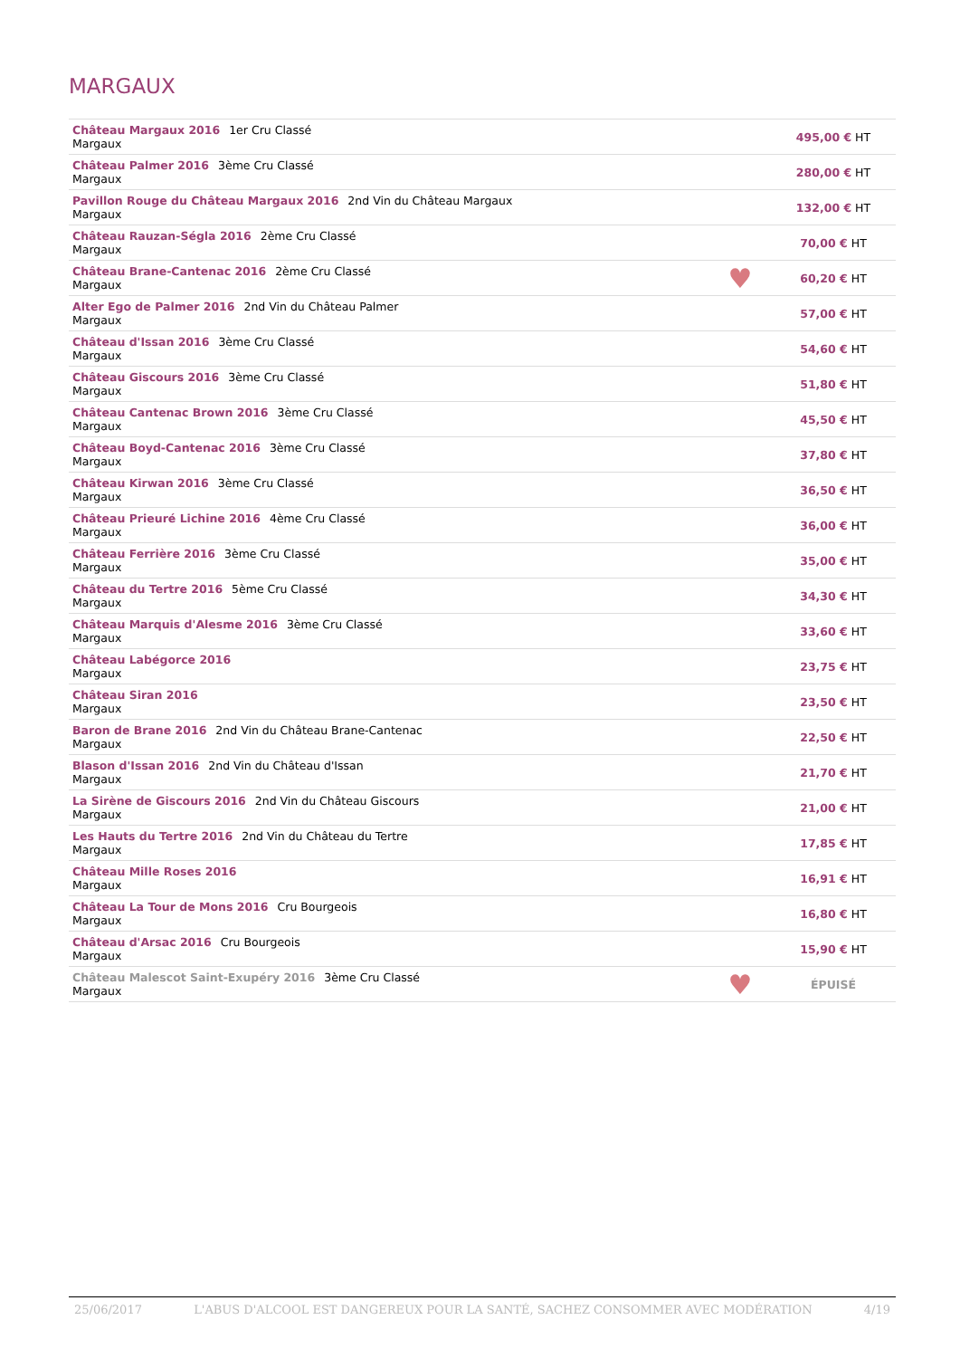MARGAUX
| Château Margaux 2016 1er Cru Classé Margaux | | 495,00 € HT |
| Château Palmer 2016 3ème Cru Classé Margaux | | 280,00 € HT |
| Pavillon Rouge du Château Margaux 2016 2nd Vin du Château Margaux Margaux | | 132,00 € HT |
| Château Rauzan-Ségla 2016 2ème Cru Classé Margaux | | 70,00 € HT |
| Château Brane-Cantenac 2016 2ème Cru Classé Margaux | ♥ | 60,20 € HT |
| Alter Ego de Palmer 2016 2nd Vin du Château Palmer Margaux | | 57,00 € HT |
| Château d'Issan 2016 3ème Cru Classé Margaux | | 54,60 € HT |
| Château Giscours 2016 3ème Cru Classé Margaux | | 51,80 € HT |
| Château Cantenac Brown 2016 3ème Cru Classé Margaux | | 45,50 € HT |
| Château Boyd-Cantenac 2016 3ème Cru Classé Margaux | | 37,80 € HT |
| Château Kirwan 2016 3ème Cru Classé Margaux | | 36,50 € HT |
| Château Prieuré Lichine 2016 4ème Cru Classé Margaux | | 36,00 € HT |
| Château Ferrière 2016 3ème Cru Classé Margaux | | 35,00 € HT |
| Château du Tertre 2016 5ème Cru Classé Margaux | | 34,30 € HT |
| Château Marquis d'Alesme 2016 3ème Cru Classé Margaux | | 33,60 € HT |
| Château Labégorce 2016 Margaux | | 23,75 € HT |
| Château Siran 2016 Margaux | | 23,50 € HT |
| Baron de Brane 2016 2nd Vin du Château Brane-Cantenac Margaux | | 22,50 € HT |
| Blason d'Issan 2016 2nd Vin du Château d'Issan Margaux | | 21,70 € HT |
| La Sirène de Giscours 2016 2nd Vin du Château Giscours Margaux | | 21,00 € HT |
| Les Hauts du Tertre 2016 2nd Vin du Château du Tertre Margaux | | 17,85 € HT |
| Château Mille Roses 2016 Margaux | | 16,91 € HT |
| Château La Tour de Mons 2016 Cru Bourgeois Margaux | | 16,80 € HT |
| Château d'Arsac 2016 Cru Bourgeois Margaux | | 15,90 € HT |
| Château Malescot Saint-Exupéry 2016 3ème Cru Classé Margaux | ♥ | ÉPUISÉ |
25/06/2017 L'ABUS D'ALCOOL EST DANGEREUX POUR LA SANTÉ, SACHEZ CONSOMMER AVEC MODÉRATION 4/19